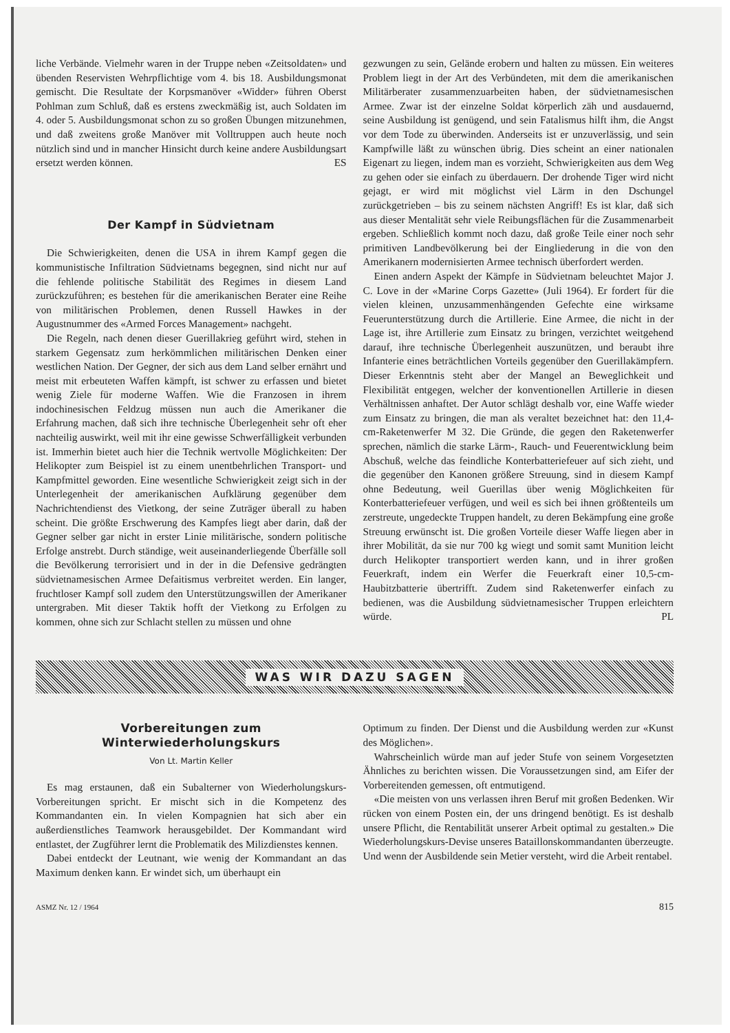liche Verbände. Vielmehr waren in der Truppe neben «Zeitsoldaten» und übenden Reservisten Wehrpflichtige vom 4. bis 18. Ausbildungsmonat gemischt. Die Resultate der Korpsmanöver «Widder» führen Oberst Pohlman zum Schluß, daß es erstens zweckmäßig ist, auch Soldaten im 4. oder 5. Ausbildungsmonat schon zu so großen Übungen mitzunehmen, und daß zweitens große Manöver mit Volltruppen auch heute noch nützlich sind und in mancher Hinsicht durch keine andere Ausbildungsart ersetzt werden können. ES
Der Kampf in Südvietnam
Die Schwierigkeiten, denen die USA in ihrem Kampf gegen die kommunistische Infiltration Südvietnams begegnen, sind nicht nur auf die fehlende politische Stabilität des Regimes in diesem Land zurückzuführen; es bestehen für die amerikanischen Berater eine Reihe von militärischen Problemen, denen Russell Hawkes in der Augustnummer des «Armed Forces Management» nachgeht.
Die Regeln, nach denen dieser Guerillakrieg geführt wird, stehen in starkem Gegensatz zum herkömmlichen militärischen Denken einer westlichen Nation. Der Gegner, der sich aus dem Land selber ernährt und meist mit erbeuteten Waffen kämpft, ist schwer zu erfassen und bietet wenig Ziele für moderne Waffen. Wie die Franzosen in ihrem indochinesischen Feldzug müssen nun auch die Amerikaner die Erfahrung machen, daß sich ihre technische Überlegenheit sehr oft eher nachteilig auswirkt, weil mit ihr eine gewisse Schwerfälligkeit verbunden ist. Immerhin bietet auch hier die Technik wertvolle Möglichkeiten: Der Helikopter zum Beispiel ist zu einem unentbehrlichen Transport- und Kampfmittel geworden. Eine wesentliche Schwierigkeit zeigt sich in der Unterlegenheit der amerikanischen Aufklärung gegenüber dem Nachrichtendienst des Vietkong, der seine Zuträger überall zu haben scheint. Die größte Erschwerung des Kampfes liegt aber darin, daß der Gegner selber gar nicht in erster Linie militärische, sondern politische Erfolge anstrebt. Durch ständige, weit auseinanderliegende Überfälle soll die Bevölkerung terrorisiert und in der in die Defensive gedrängten südvietnamesischen Armee Defaitismus verbreitet werden. Ein langer, fruchtloser Kampf soll zudem den Unterstützungswillen der Amerikaner untergraben. Mit dieser Taktik hofft der Vietkong zu Erfolgen zu kommen, ohne sich zur Schlacht stellen zu müssen und ohne
gezwungen zu sein, Gelände erobern und halten zu müssen. Ein weiteres Problem liegt in der Art des Verbündeten, mit dem die amerikanischen Militärberater zusammenzuarbeiten haben, der südvietnamesischen Armee. Zwar ist der einzelne Soldat körperlich zäh und ausdauernd, seine Ausbildung ist genügend, und sein Fatalismus hilft ihm, die Angst vor dem Tode zu überwinden. Anderseits ist er unzuverlässig, und sein Kampfwille läßt zu wünschen übrig. Dies scheint an einer nationalen Eigenart zu liegen, indem man es vorzieht, Schwierigkeiten aus dem Weg zu gehen oder sie einfach zu überdauern. Der drohende Tiger wird nicht gejagt, er wird mit möglichst viel Lärm in den Dschungel zurückgetrieben – bis zu seinem nächsten Angriff! Es ist klar, daß sich aus dieser Mentalität sehr viele Reibungsflächen für die Zusammenarbeit ergeben. Schließlich kommt noch dazu, daß große Teile einer noch sehr primitiven Landbevölkerung bei der Eingliederung in die von den Amerikanern modernisierten Armee technisch überfordert werden.
Einen andern Aspekt der Kämpfe in Südvietnam beleuchtet Major J. C. Love in der «Marine Corps Gazette» (Juli 1964). Er fordert für die vielen kleinen, unzusammenhängenden Gefechte eine wirksame Feuerunterstützung durch die Artillerie. Eine Armee, die nicht in der Lage ist, ihre Artillerie zum Einsatz zu bringen, verzichtet weitgehend darauf, ihre technische Überlegenheit auszunützen, und beraubt ihre Infanterie eines beträchtlichen Vorteils gegenüber den Guerillakämpfern. Dieser Erkenntnis steht aber der Mangel an Beweglichkeit und Flexibilität entgegen, welcher der konventionellen Artillerie in diesen Verhältnissen anhaftet. Der Autor schlägt deshalb vor, eine Waffe wieder zum Einsatz zu bringen, die man als veraltet bezeichnet hat: den 11,4-cm-Raketenwerfer M 32. Die Gründe, die gegen den Raketenwerfer sprechen, nämlich die starke Lärm-, Rauch- und Feuerentwicklung beim Abschuß, welche das feindliche Konterbatteriefeuer auf sich zieht, und die gegenüber den Kanonen größere Streuung, sind in diesem Kampf ohne Bedeutung, weil Guerillas über wenig Möglichkeiten für Konterbatteriefeuer verfügen, und weil es sich bei ihnen größtenteils um zerstreute, ungedeckte Truppen handelt, zu deren Bekämpfung eine große Streuung erwünscht ist. Die großen Vorteile dieser Waffe liegen aber in ihrer Mobilität, da sie nur 700 kg wiegt und somit samt Munition leicht durch Helikopter transportiert werden kann, und in ihrer großen Feuerkraft, indem ein Werfer die Feuerkraft einer 10,5-cm-Haubitzbatterie übertrifft. Zudem sind Raketenwerfer einfach zu bedienen, was die Ausbildung südvietnamesischer Truppen erleichtern würde. PL
WAS WIR DAZU SAGEN
Vorbereitungen zum Winterwiederholungskurs
Von Lt. Martin Keller
Es mag erstaunen, daß ein Subalterner von Wiederholungskurs-Vorbereitungen spricht. Er mischt sich in die Kompetenz des Kommandanten ein. In vielen Kompagnien hat sich aber ein außerdienstliches Teamwork herausgebildet. Der Kommandant wird entlastet, der Zugführer lernt die Problematik des Milizdienstes kennen.
Dabei entdeckt der Leutnant, wie wenig der Kommandant an das Maximum denken kann. Er windet sich, um überhaupt ein
Optimum zu finden. Der Dienst und die Ausbildung werden zur «Kunst des Möglichen».
Wahrscheinlich würde man auf jeder Stufe von seinem Vorgesetzten Ähnliches zu berichten wissen. Die Voraussetzungen sind, am Eifer der Vorbereitenden gemessen, oft entmutigend.
«Die meisten von uns verlassen ihren Beruf mit großen Bedenken. Wir rücken von einem Posten ein, der uns dringend benötigt. Es ist deshalb unsere Pflicht, die Rentabilität unserer Arbeit optimal zu gestalten.» Die Wiederholungskurs-Devise unseres Bataillonskommandanten überzeugte. Und wenn der Ausbildende sein Metier versteht, wird die Arbeit rentabel.
ASMZ Nr. 12 / 1964 815